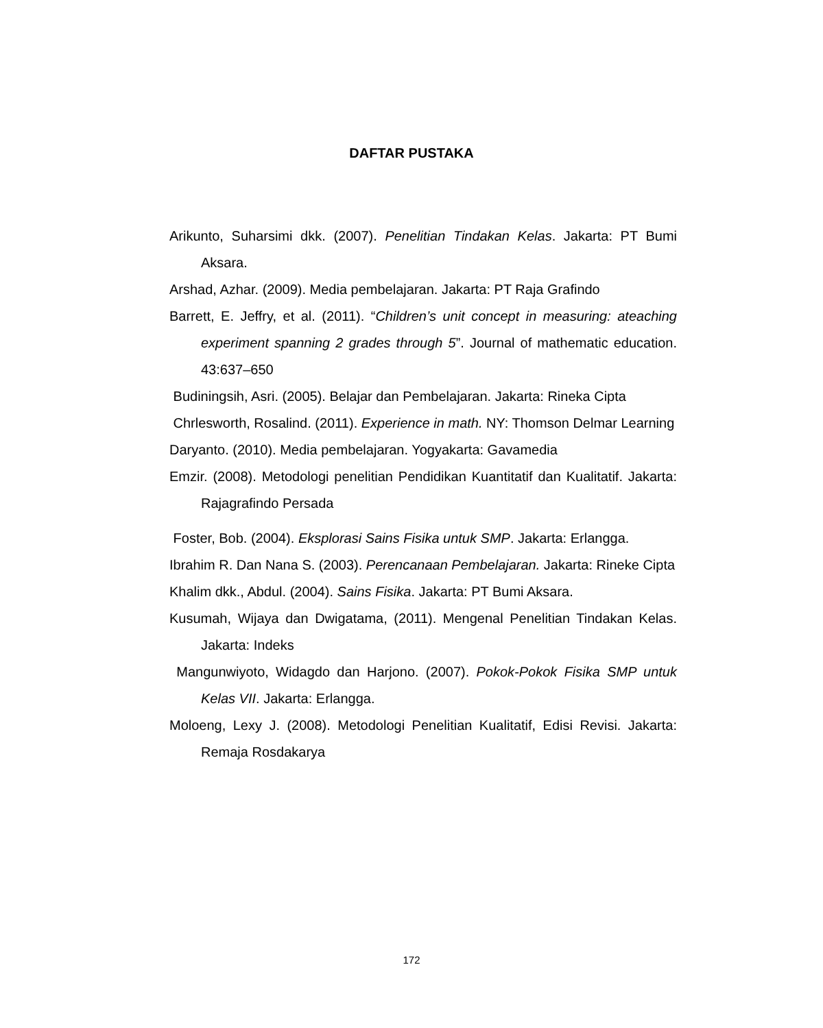DAFTAR PUSTAKA
Arikunto, Suharsimi dkk. (2007). Penelitian Tindakan Kelas. Jakarta: PT Bumi Aksara.
Arshad, Azhar. (2009). Media pembelajaran. Jakarta: PT Raja Grafindo
Barrett, E. Jeffry, et al. (2011). “Children’s unit concept in measuring: ateaching experiment spanning 2 grades through 5”. Journal of mathematic education. 43:637–650
Budiningsih, Asri. (2005). Belajar dan Pembelajaran. Jakarta: Rineka Cipta
Chrlesworth, Rosalind. (2011). Experience in math. NY: Thomson Delmar Learning
Daryanto. (2010). Media pembelajaran. Yogyakarta: Gavamedia
Emzir. (2008). Metodologi penelitian Pendidikan Kuantitatif dan Kualitatif. Jakarta: Rajagrafindo Persada
Foster, Bob. (2004). Eksplorasi Sains Fisika untuk SMP. Jakarta: Erlangga.
Ibrahim R. Dan Nana S. (2003). Perencanaan Pembelajaran. Jakarta: Rineke Cipta
Khalim dkk., Abdul. (2004). Sains Fisika. Jakarta: PT Bumi Aksara.
Kusumah, Wijaya dan Dwigatama, (2011). Mengenal Penelitian Tindakan Kelas. Jakarta: Indeks
Mangunwiyoto, Widagdo dan Harjono. (2007). Pokok-Pokok Fisika SMP untuk Kelas VII. Jakarta: Erlangga.
Moloeng, Lexy J. (2008). Metodologi Penelitian Kualitatif, Edisi Revisi. Jakarta: Remaja Rosdakarya
172